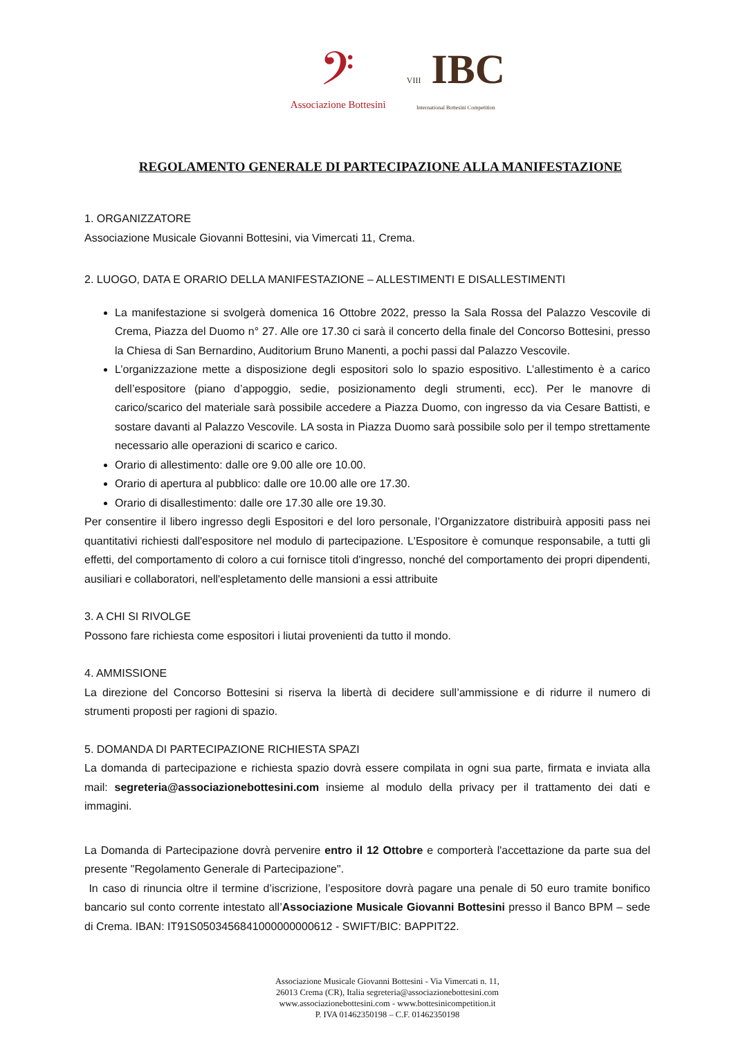𝄢
Associazione Bottesini
VIII IBC
International Bottesini Competition
REGOLAMENTO GENERALE DI PARTECIPAZIONE ALLA MANIFESTAZIONE
1. ORGANIZZATORE
Associazione Musicale Giovanni Bottesini, via Vimercati 11, Crema.
2. LUOGO, DATA E ORARIO DELLA MANIFESTAZIONE – ALLESTIMENTI E DISALLESTIMENTI
La manifestazione si svolgerà domenica 16 Ottobre 2022, presso la Sala Rossa del Palazzo Vescovile di Crema, Piazza del Duomo n° 27. Alle ore 17.30 ci sarà il concerto della finale del Concorso Bottesini, presso la Chiesa di San Bernardino, Auditorium Bruno Manenti, a pochi passi dal Palazzo Vescovile.
L’organizzazione mette a disposizione degli espositori solo lo spazio espositivo. L’allestimento è a carico dell’espositore (piano d’appoggio, sedie, posizionamento degli strumenti, ecc). Per le manovre di carico/scarico del materiale sarà possibile accedere a Piazza Duomo, con ingresso da via Cesare Battisti, e sostare davanti al Palazzo Vescovile. LA sosta in Piazza Duomo sarà possibile solo per il tempo strettamente necessario alle operazioni di scarico e carico.
Orario di allestimento: dalle ore 9.00 alle ore 10.00.
Orario di apertura al pubblico: dalle ore 10.00 alle ore 17.30.
Orario di disallestimento: dalle ore 17.30 alle ore 19.30.
Per consentire il libero ingresso degli Espositori e del loro personale, l’Organizzatore distribuirà appositi pass nei quantitativi richiesti dall'espositore nel modulo di partecipazione. L'Espositore è comunque responsabile, a tutti gli effetti, del comportamento di coloro a cui fornisce titoli d'ingresso, nonché del comportamento dei propri dipendenti, ausiliari e collaboratori, nell'espletamento delle mansioni a essi attribuite
3. A CHI SI RIVOLGE
Possono fare richiesta come espositori i liutai provenienti da tutto il mondo.
4. AMMISSIONE
La direzione del Concorso Bottesini si riserva la libertà di decidere sull’ammissione e di ridurre il numero di strumenti proposti per ragioni di spazio.
5. DOMANDA DI PARTECIPAZIONE RICHIESTA SPAZI
La domanda di partecipazione e richiesta spazio dovrà essere compilata in ogni sua parte, firmata e inviata alla mail: segreteria@associazionebottesini.com insieme al modulo della privacy per il trattamento dei dati e immagini.
La Domanda di Partecipazione dovrà pervenire entro il 12 Ottobre e comporterà l'accettazione da parte sua del presente "Regolamento Generale di Partecipazione".
In caso di rinuncia oltre il termine d’iscrizione, l’espositore dovrà pagare una penale di 50 euro tramite bonifico bancario sul conto corrente intestato all’Associazione Musicale Giovanni Bottesini presso il Banco BPM – sede di Crema. IBAN: IT91S0503456841000000000612 - SWIFT/BIC: BAPPIT22.
Associazione Musicale Giovanni Bottesini - Via Vimercati n. 11,
26013 Crema (CR), Italia segreteria@associazionebottesini.com
www.associazionebottesini.com - www.bottesinicompetition.it
P. IVA 01462350198 – C.F. 01462350198